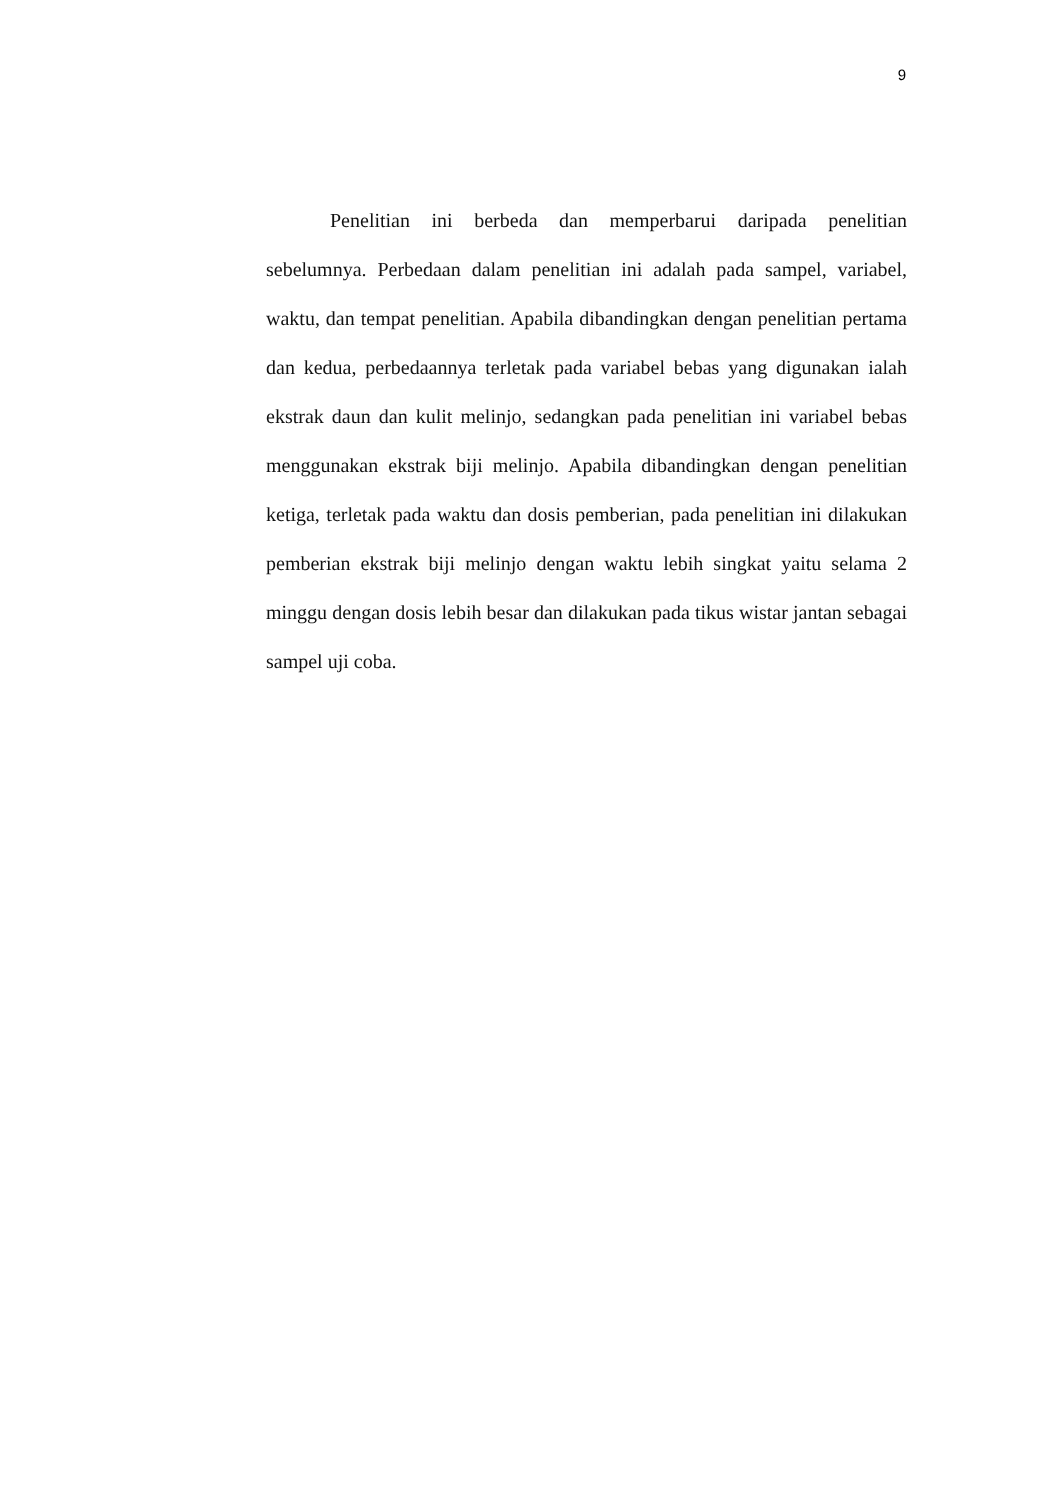9
Penelitian ini berbeda dan memperbarui daripada penelitian sebelumnya. Perbedaan dalam penelitian ini adalah pada sampel, variabel, waktu, dan tempat penelitian. Apabila dibandingkan dengan penelitian pertama dan kedua, perbedaannya terletak pada variabel bebas yang digunakan ialah ekstrak daun dan kulit melinjo, sedangkan pada penelitian ini variabel bebas menggunakan ekstrak biji melinjo. Apabila dibandingkan dengan penelitian ketiga, terletak pada waktu dan dosis pemberian, pada penelitian ini dilakukan pemberian ekstrak biji melinjo dengan waktu lebih singkat yaitu selama 2 minggu dengan dosis lebih besar dan dilakukan pada tikus wistar jantan sebagai sampel uji coba.